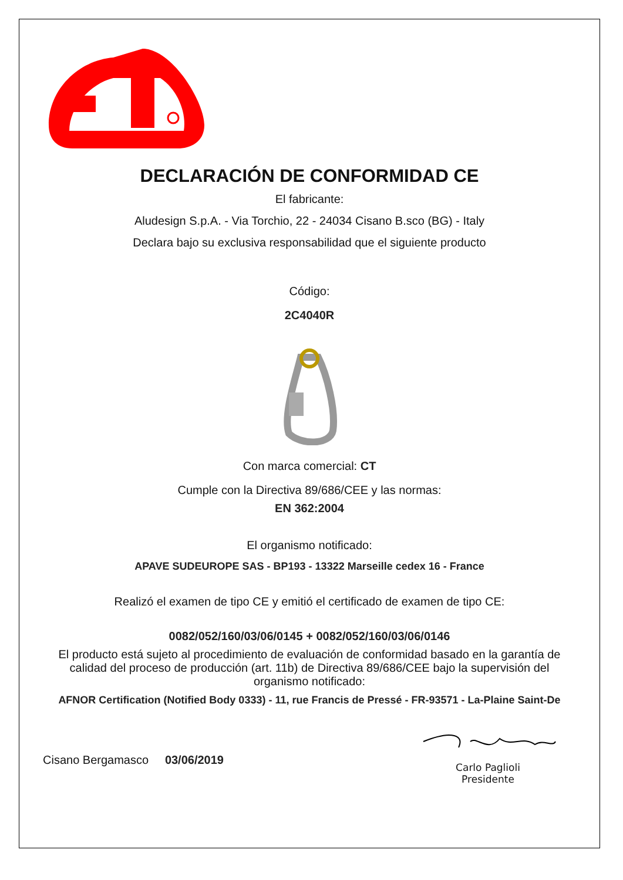DECLARACIÓN DE CONFORMIDAD CE
El fabricante:
Aludesign S.p.A. - Via Torchio, 22 - 24034 Cisano B.sco (BG) - Italy
Declara bajo su exclusiva responsabilidad que el siguiente producto
Código:
2C4040R
Con marca comercial: CT
Cumple con la Directiva 89/686/CEE y las normas:
EN 362:2004
El organismo notificado:
APAVE SUDEUROPE SAS - BP193 - 13322 Marseille cedex 16 - France
Realizó el examen de tipo CE y emitió el certificado de examen de tipo CE:
0082/052/160/03/06/0145 + 0082/052/160/03/06/0146
El producto está sujeto al procedimiento de evaluación de conformidad basado en la garantía de calidad del proceso de producción (art. 11b) de Directiva 89/686/CEE bajo la supervisión del organismo notificado:
AFNOR Certification (Notified Body 0333) - 11, rue Francis de Pressé - FR-93571 - La-Plaine Saint-De
Cisano Bergamasco 03/06/2019
Carlo Paglioli
Presidente